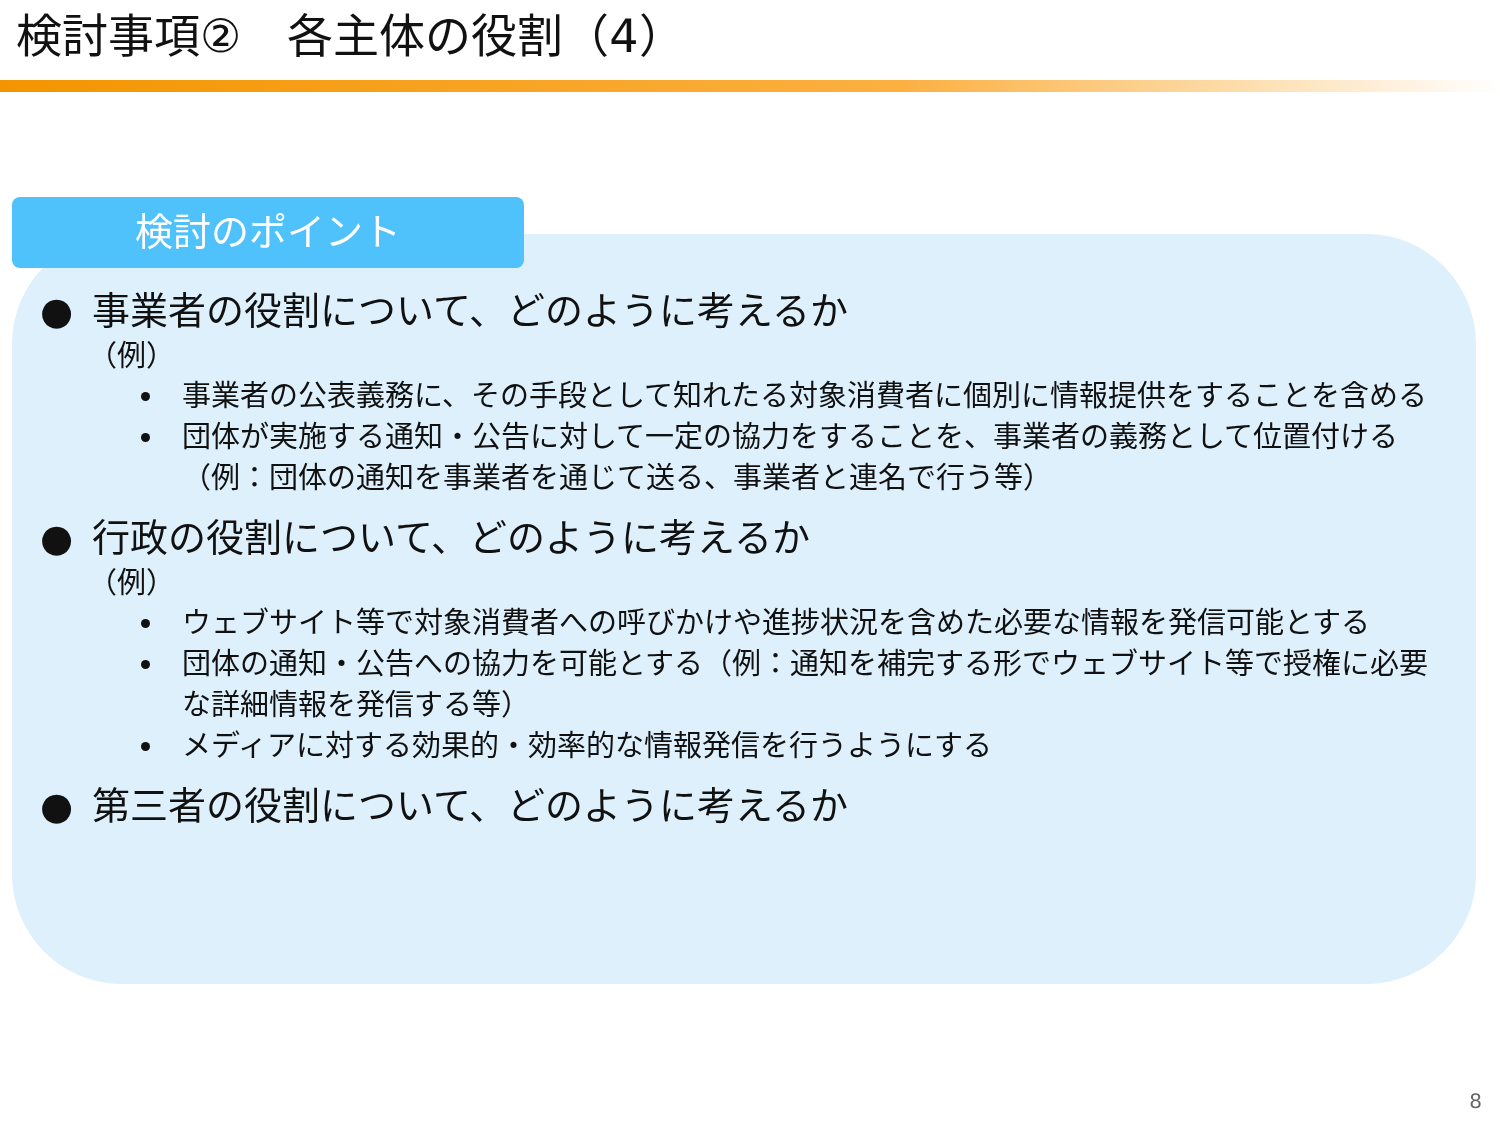検討事項②　各主体の役割（4）
検討のポイント
● 事業者の役割について、どのように考えるか
（例）
事業者の公表義務に、その手段として知れたる対象消費者に個別に情報提供をすることを含める
団体が実施する通知・公告に対して一定の協力をすることを、事業者の義務として位置付ける（例：団体の通知を事業者を通じて送る、事業者と連名で行う等）
● 行政の役割について、どのように考えるか
（例）
ウェブサイト等で対象消費者への呼びかけや進捗状況を含めた必要な情報を発信可能とする
団体の通知・公告への協力を可能とする（例：通知を補完する形でウェブサイト等で授権に必要な詳細情報を発信する等）
メディアに対する効果的・効率的な情報発信を行うようにする
● 第三者の役割について、どのように考えるか
8